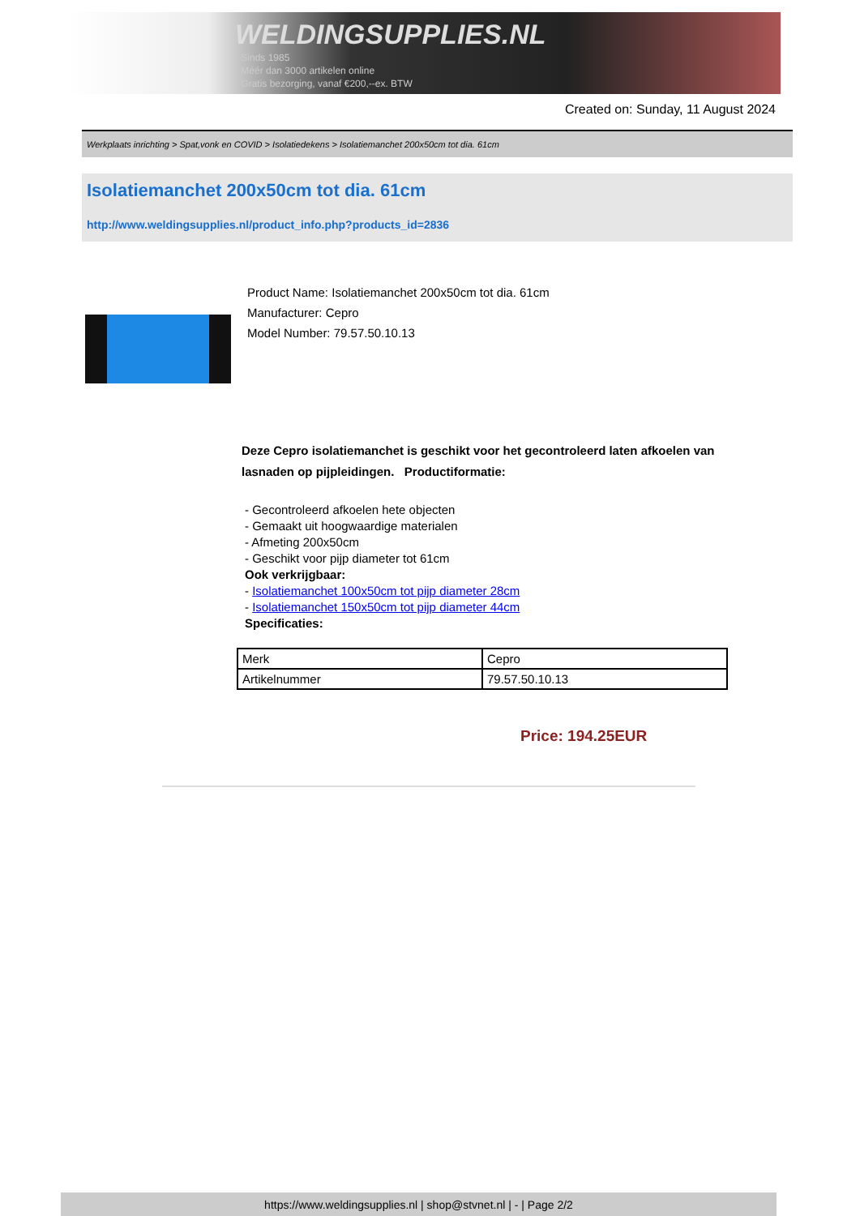WELDINGSUPPLIES.NL
- Sinds 1985
- Méér dan 3000 artikelen online
- Gratis bezorging, vanaf €200,--ex. BTW
Created on: Sunday, 11 August 2024
Werkplaats inrichting > Spat,vonk en COVID > Isolatiedekens > Isolatiemanchet 200x50cm tot dia. 61cm
Isolatiemanchet 200x50cm tot dia. 61cm
http://www.weldingsupplies.nl/product_info.php?products_id=2836
Product Name: Isolatiemanchet 200x50cm tot dia. 61cm
Manufacturer: Cepro
Model Number: 79.57.50.10.13
Deze Cepro isolatiemanchet is geschikt voor het gecontroleerd laten afkoelen van lasnaden op pijpleidingen. Productiformatie:
- Gecontroleerd afkoelen hete objecten
- Gemaakt uit hoogwaardige materialen
- Afmeting 200x50cm
- Geschikt voor pijp diameter tot 61cm
Ook verkrijgbaar:
- Isolatiemanchet 100x50cm tot pijp diameter 28cm
- Isolatiemanchet 150x50cm tot pijp diameter 44cm
Specificaties:
| Merk | Cepro |
| Artikelnummer | 79.57.50.10.13 |
Price: 194.25EUR
https://www.weldingsupplies.nl | shop@stvnet.nl | - | Page 2/2